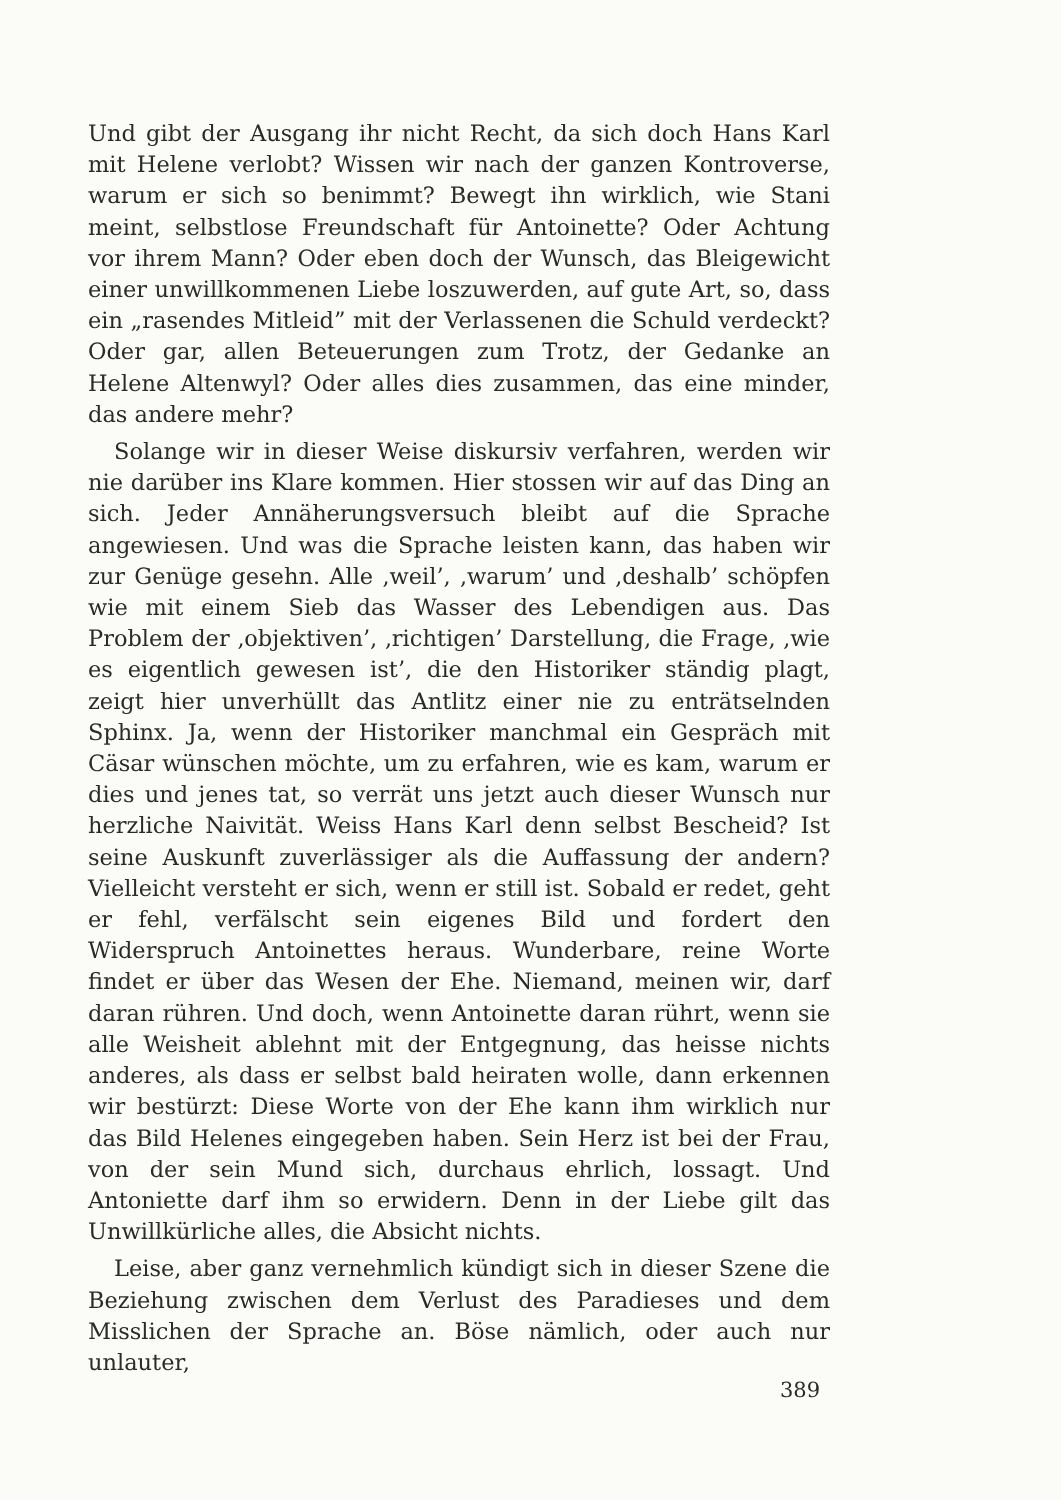Und gibt der Ausgang ihr nicht Recht, da sich doch Hans Karl mit Helene verlobt? Wissen wir nach der ganzen Kontroverse, warum er sich so benimmt? Bewegt ihn wirklich, wie Stani meint, selbstlose Freundschaft für Antoinette? Oder Achtung vor ihrem Mann? Oder eben doch der Wunsch, das Bleigewicht einer unwillkommenen Liebe loszuwerden, auf gute Art, so, dass ein „rasendes Mitleid” mit der Verlassenen die Schuld verdeckt? Oder gar, allen Beteuerungen zum Trotz, der Gedanke an Helene Altenwyl? Oder alles dies zusammen, das eine minder, das andere mehr?
Solange wir in dieser Weise diskursiv verfahren, werden wir nie darüber ins Klare kommen. Hier stossen wir auf das Ding an sich. Jeder Annäherungsversuch bleibt auf die Sprache angewiesen. Und was die Sprache leisten kann, das haben wir zur Genüge gesehn. Alle ‚weil’, ‚warum’ und ‚deshalb’ schöpfen wie mit einem Sieb das Wasser des Lebendigen aus. Das Problem der ‚objektiven’, ‚richtigen’ Darstellung, die Frage, ‚wie es eigentlich gewesen ist’, die den Historiker ständig plagt, zeigt hier unverhüllt das Antlitz einer nie zu enträtselnden Sphinx. Ja, wenn der Historiker manchmal ein Gespräch mit Cäsar wünschen möchte, um zu erfahren, wie es kam, warum er dies und jenes tat, so verrät uns jetzt auch dieser Wunsch nur herzliche Naivität. Weiss Hans Karl denn selbst Bescheid? Ist seine Auskunft zuverlässiger als die Auffassung der andern? Vielleicht versteht er sich, wenn er still ist. Sobald er redet, geht er fehl, verfälscht sein eigenes Bild und fordert den Widerspruch Antoinettes heraus. Wunderbare, reine Worte findet er über das Wesen der Ehe. Niemand, meinen wir, darf daran rühren. Und doch, wenn Antoinette daran rührt, wenn sie alle Weisheit ablehnt mit der Entgegnung, das heisse nichts anderes, als dass er selbst bald heiraten wolle, dann erkennen wir bestürzt: Diese Worte von der Ehe kann ihm wirklich nur das Bild Helenes eingegeben haben. Sein Herz ist bei der Frau, von der sein Mund sich, durchaus ehrlich, lossagt. Und Antoniette darf ihm so erwidern. Denn in der Liebe gilt das Unwillkürliche alles, die Absicht nichts.
Leise, aber ganz vernehmlich kündigt sich in dieser Szene die Beziehung zwischen dem Verlust des Paradieses und dem Misslichen der Sprache an. Böse nämlich, oder auch nur unlauter,
389